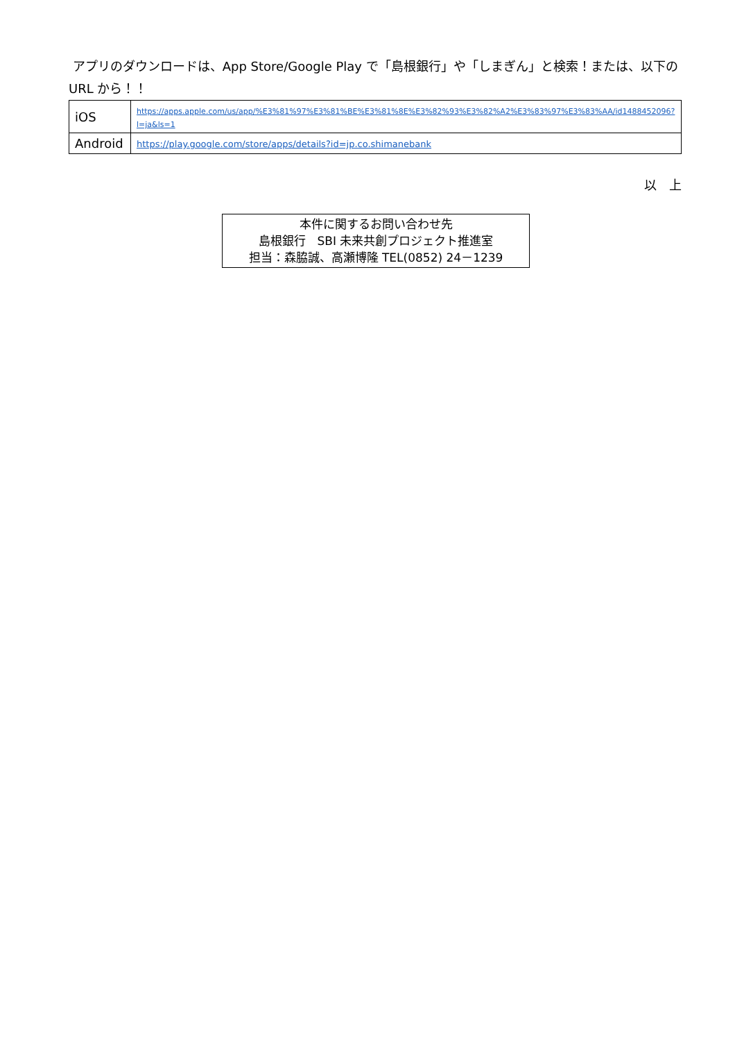アプリのダウンロードは、App Store/Google Play で「島根銀行」や「しまぎん」と検索！または、以下の URL から！！
| iOS | https://apps.apple.com/us/app/%E3%81%97%E3%81%BE%E3%81%8E%E3%82%93%E3%82%A2%E3%83%97%E3%83%AA/id1488452096?l=ja&ls=1 |
| Android | https://play.google.com/store/apps/details?id=jp.co.shimanebank |
以　上
本件に関するお問い合わせ先
島根銀行　SBI 未来共創プロジェクト推進室
担当：森脇誠、高瀬博隆 TEL(0852) 24－1239